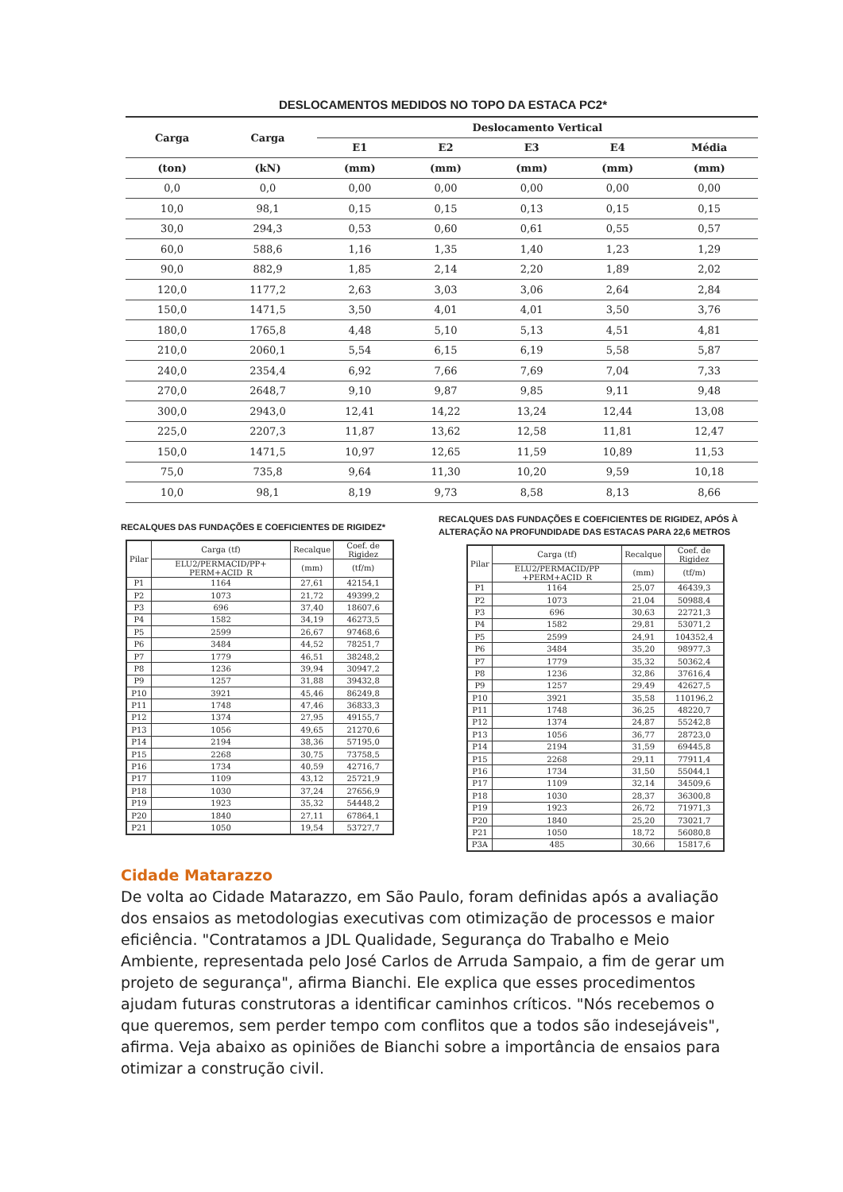DESLOCAMENTOS MEDIDOS NO TOPO DA ESTACA PC2*
| Carga | Carga | Deslocamento Vertical | | | | |
| --- | --- | --- | --- | --- | --- | --- |
| | | E1 | E2 | E3 | E4 | Média |
| (ton) | (kN) | (mm) | (mm) | (mm) | (mm) | (mm) |
| 0,0 | 0,0 | 0,00 | 0,00 | 0,00 | 0,00 | 0,00 |
| 10,0 | 98,1 | 0,15 | 0,15 | 0,13 | 0,15 | 0,15 |
| 30,0 | 294,3 | 0,53 | 0,60 | 0,61 | 0,55 | 0,57 |
| 60,0 | 588,6 | 1,16 | 1,35 | 1,40 | 1,23 | 1,29 |
| 90,0 | 882,9 | 1,85 | 2,14 | 2,20 | 1,89 | 2,02 |
| 120,0 | 1177,2 | 2,63 | 3,03 | 3,06 | 2,64 | 2,84 |
| 150,0 | 1471,5 | 3,50 | 4,01 | 4,01 | 3,50 | 3,76 |
| 180,0 | 1765,8 | 4,48 | 5,10 | 5,13 | 4,51 | 4,81 |
| 210,0 | 2060,1 | 5,54 | 6,15 | 6,19 | 5,58 | 5,87 |
| 240,0 | 2354,4 | 6,92 | 7,66 | 7,69 | 7,04 | 7,33 |
| 270,0 | 2648,7 | 9,10 | 9,87 | 9,85 | 9,11 | 9,48 |
| 300,0 | 2943,0 | 12,41 | 14,22 | 13,24 | 12,44 | 13,08 |
| 225,0 | 2207,3 | 11,87 | 13,62 | 12,58 | 11,81 | 12,47 |
| 150,0 | 1471,5 | 10,97 | 12,65 | 11,59 | 10,89 | 11,53 |
| 75,0 | 735,8 | 9,64 | 11,30 | 10,20 | 9,59 | 10,18 |
| 10,0 | 98,1 | 8,19 | 9,73 | 8,58 | 8,13 | 8,66 |
RECALQUES DAS FUNDAÇÕES E COEFICIENTES DE RIGIDEZ*
| Pilar | Carga (tf) | Recalque | Coef. de Rigidez |
| --- | --- | --- | --- |
| | ELU2/PERMACID/PP+ PERM+ACID_R | (mm) | (tf/m) |
| P1 | 1164 | 27,61 | 42154,1 |
| P2 | 1073 | 21,72 | 49399,2 |
| P3 | 696 | 37,40 | 18607,6 |
| P4 | 1582 | 34,19 | 46273,5 |
| P5 | 2599 | 26,67 | 97468,6 |
| P6 | 3484 | 44,52 | 78251,7 |
| P7 | 1779 | 46,51 | 38248,2 |
| P8 | 1236 | 39,94 | 30947,2 |
| P9 | 1257 | 31,88 | 39432,8 |
| P10 | 3921 | 45,46 | 86249,8 |
| P11 | 1748 | 47,46 | 36833,3 |
| P12 | 1374 | 27,95 | 49155,7 |
| P13 | 1056 | 49,65 | 21270,6 |
| P14 | 2194 | 38,36 | 57195,0 |
| P15 | 2268 | 30,75 | 73758,5 |
| P16 | 1734 | 40,59 | 42716,7 |
| P17 | 1109 | 43,12 | 25721,9 |
| P18 | 1030 | 37,24 | 27656,9 |
| P19 | 1923 | 35,32 | 54448,2 |
| P20 | 1840 | 27,11 | 67864,1 |
| P21 | 1050 | 19,54 | 53727,7 |
RECALQUES DAS FUNDAÇÕES E COEFICIENTES DE RIGIDEZ, APÓS À ALTERAÇÃO NA PROFUNDIDADE DAS ESTACAS PARA 22,6 METROS
| Pilar | Carga (tf) | Recalque | Coef. de Rigidez |
| --- | --- | --- | --- |
| | ELU2/PERMACID/PP +PERM+ACID_R | (mm) | (tf/m) |
| P1 | 1164 | 25,07 | 46439,3 |
| P2 | 1073 | 21,04 | 50988,4 |
| P3 | 696 | 30,63 | 22721,3 |
| P4 | 1582 | 29,81 | 53071,2 |
| P5 | 2599 | 24,91 | 104352,4 |
| P6 | 3484 | 35,20 | 98977,3 |
| P7 | 1779 | 35,32 | 50362,4 |
| P8 | 1236 | 32,86 | 37616,4 |
| P9 | 1257 | 29,49 | 42627,5 |
| P10 | 3921 | 35,58 | 110196,2 |
| P11 | 1748 | 36,25 | 48220,7 |
| P12 | 1374 | 24,87 | 55242,8 |
| P13 | 1056 | 36,77 | 28723,0 |
| P14 | 2194 | 31,59 | 69445,8 |
| P15 | 2268 | 29,11 | 77911,4 |
| P16 | 1734 | 31,50 | 55044,1 |
| P17 | 1109 | 32,14 | 34509,6 |
| P18 | 1030 | 28,37 | 36300,8 |
| P19 | 1923 | 26,72 | 71971,3 |
| P20 | 1840 | 25,20 | 73021,7 |
| P21 | 1050 | 18,72 | 56080,8 |
| P3A | 485 | 30,66 | 15817,6 |
Cidade Matarazzo
De volta ao Cidade Matarazzo, em São Paulo, foram definidas após a avaliação dos ensaios as metodologias executivas com otimização de processos e maior eficiência. "Contratamos a JDL Qualidade, Segurança do Trabalho e Meio Ambiente, representada pelo José Carlos de Arruda Sampaio, a fim de gerar um projeto de segurança", afirma Bianchi. Ele explica que esses procedimentos ajudam futuras construtoras a identificar caminhos críticos. "Nós recebemos o que queremos, sem perder tempo com conflitos que a todos são indesejáveis", afirma. Veja abaixo as opiniões de Bianchi sobre a importância de ensaios para otimizar a construção civil.